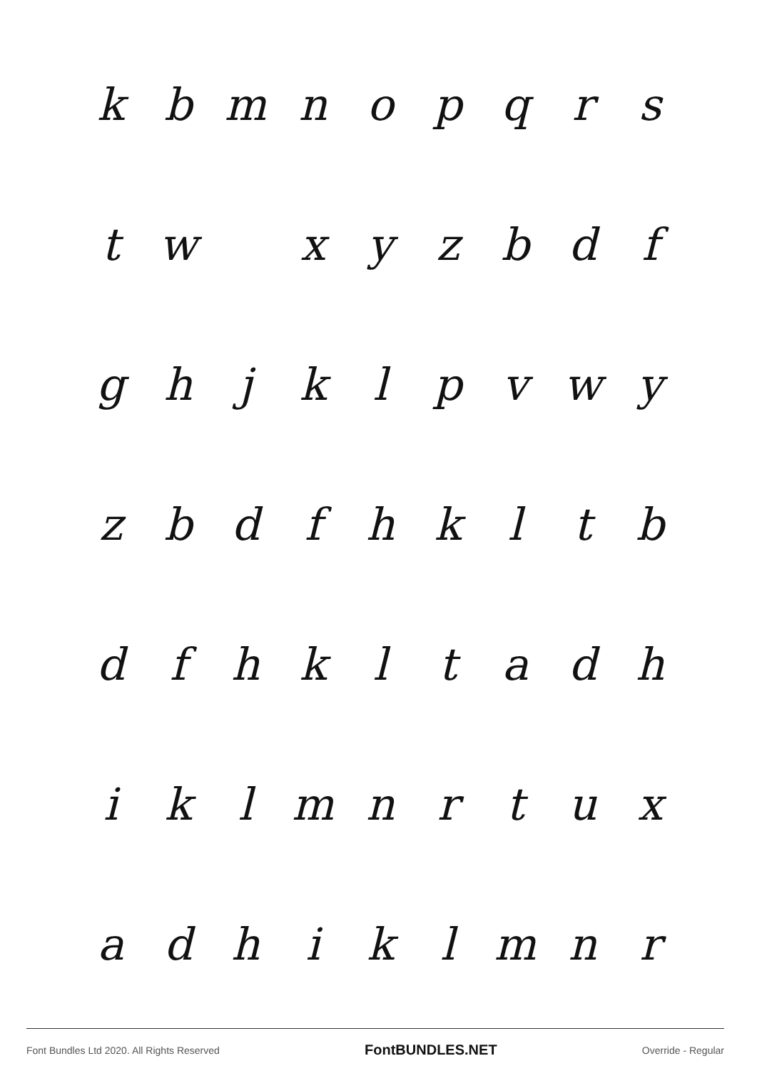kbmnopqrs
tw xyzbdf
ghjklpvwy
zbdfhkltb
dfhkltadh
iklmnrtux
adhiklmnr
Font Bundles Ltd 2020. All Rights Reserved FontBUNDLES.NET Override - Regular